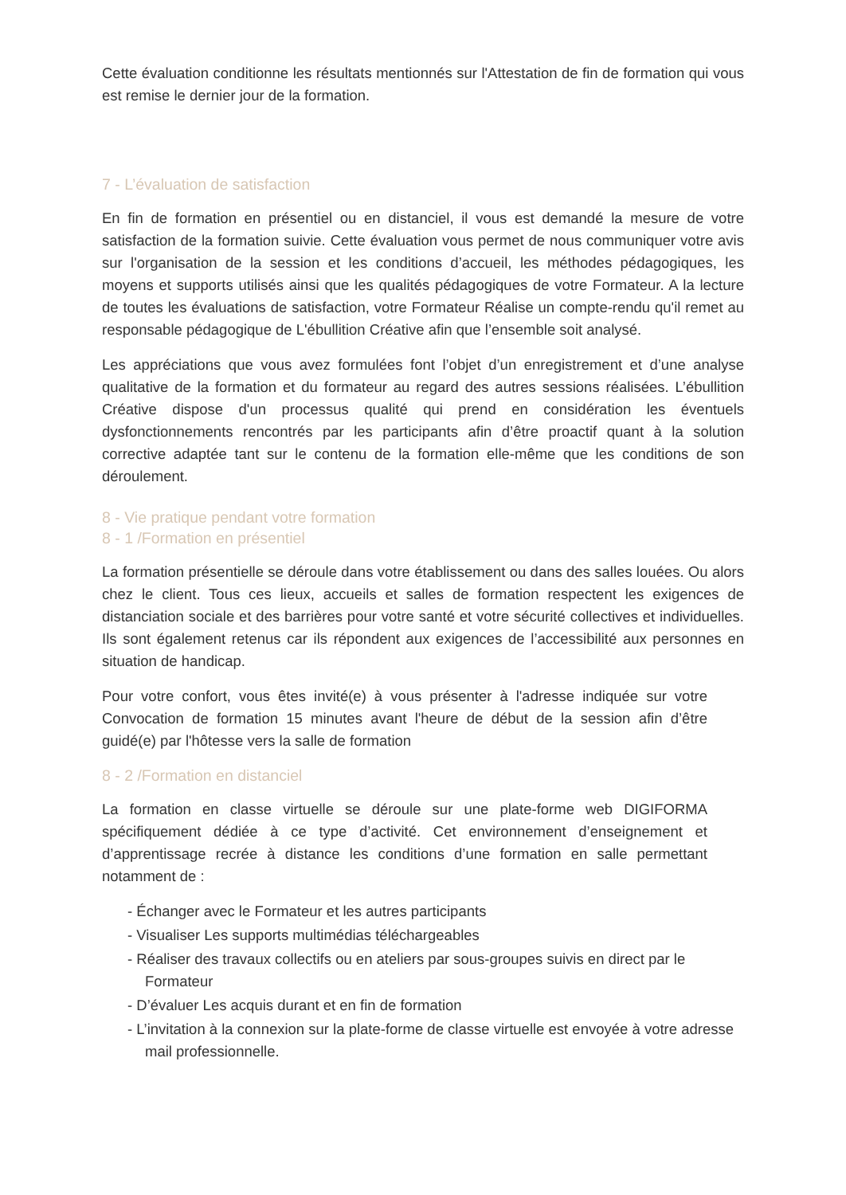Cette évaluation conditionne les résultats mentionnés sur l'Attestation de fin de formation qui vous est remise le dernier jour de la formation.
7 - L’évaluation de satisfaction
En fin de formation en présentiel ou en distanciel, il vous est demandé la mesure de votre satisfaction de la formation suivie. Cette évaluation vous permet de nous communiquer votre avis sur l'organisation de la session et les conditions d’accueil, les méthodes pédagogiques, les moyens et supports utilisés ainsi que les qualités pédagogiques de votre Formateur. A la lecture de toutes les évaluations de satisfaction, votre Formateur Réalise un compte-rendu qu'il remet au responsable pédagogique de L'ébullition Créative afin que l’ensemble soit analysé.
Les appréciations que vous avez formulées font l’objet d’un enregistrement et d’une analyse qualitative de la formation et du formateur au regard des autres sessions réalisées. L’ébullition Créative dispose d'un processus qualité qui prend en considération les éventuels dysfonctionnements rencontrés par les participants afin d’être proactif quant à la solution corrective adaptée tant sur le contenu de la formation elle-même que les conditions de son déroulement.
8 - Vie pratique pendant votre formation
8 - 1 /Formation en présentiel
La formation présentielle se déroule dans votre établissement ou dans des salles louées. Ou alors chez le client. Tous ces lieux, accueils et salles de formation respectent les exigences de distanciation sociale et des barrières pour votre santé et votre sécurité collectives et individuelles. Ils sont également retenus car ils répondent aux exigences de l’accessibilité aux personnes en situation de handicap.
Pour votre confort, vous êtes invité(e) à vous présenter à l'adresse indiquée sur votre Convocation de formation 15 minutes avant l'heure de début de la session afin d’être guidé(e) par l'hôtesse vers la salle de formation
8 - 2 /Formation en distanciel
La formation en classe virtuelle se déroule sur une plate-forme web DIGIFORMA spécifiquement dédiée à ce type d’activité. Cet environnement d’enseignement et d’apprentissage recrée à distance les conditions d’une formation en salle permettant notamment de :
- Échanger avec le Formateur et les autres participants
- Visualiser Les supports multimédias téléchargeables
- Réaliser des travaux collectifs ou en ateliers par sous-groupes suivis en direct par le Formateur
- D’évaluer Les acquis durant et en fin de formation
- L’invitation à la connexion sur la plate-forme de classe virtuelle est envoyée à votre adresse mail professionnelle.